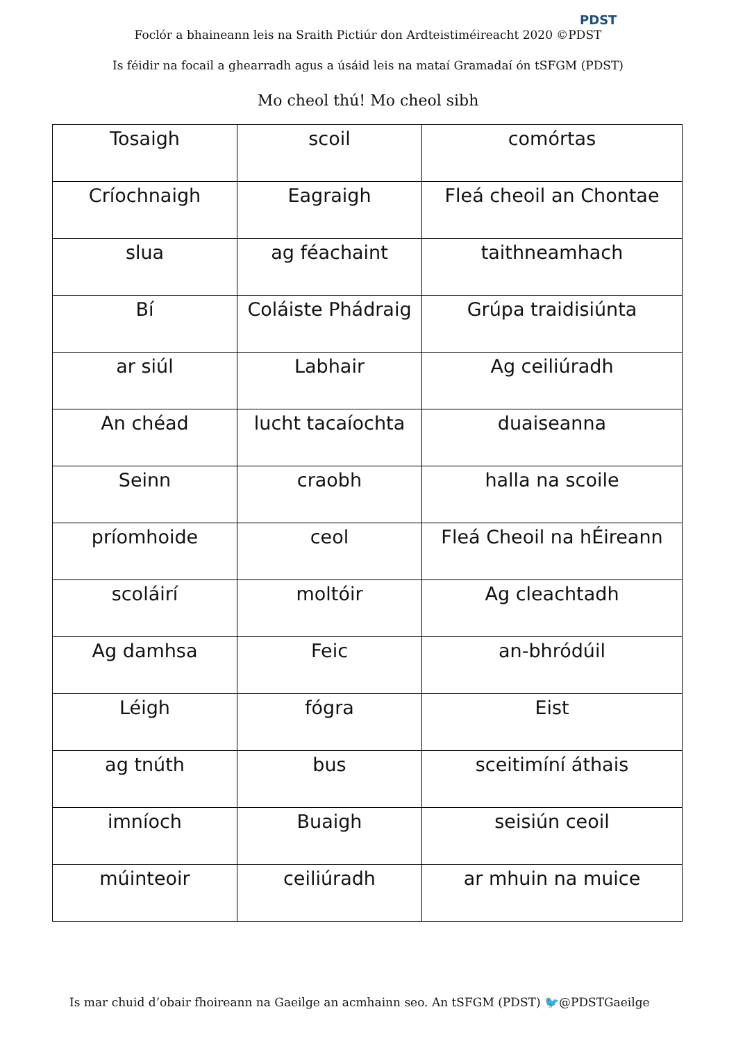PDST
Foclór a bhaineann leis na Sraith Pictiúr don Ardteistiméireacht 2020 ©PDST
Is féidir na focail a ghearradh agus a úsáid leis na mataí Gramadaí ón tSFGM (PDST)
Mo cheol thú! Mo cheol sibh
| Tosaigh | scoil | comórtas |
| Críochnaigh | Eagraigh | Fleá cheoil an Chontae |
| slua | ag féachaint | taithneamhach |
| Bí | Coláiste Phádraig | Grúpa traidisiúnta |
| ar siúl | Labhair | Ag ceiliúradh |
| An chéad | lucht tacaíochta | duaiseanna |
| Seinn | craobh | halla na scoile |
| príomhoide | ceol | Fleá Cheoil na hÉireann |
| scoláirí | moltóir | Ag cleachtadh |
| Ag damhsa | Feic | an-bhródúil |
| Léigh | fógra | Eist |
| ag tnúth | bus | sceitimíní áthais |
| imníoch | Buaigh | seisiún ceoil |
| múinteoir | ceiliúradh | ar mhuin na muice |
Is mar chuid d’obair fhoireann na Gaeilge an acmhainn seo. An tSFGM (PDST) 🐦@PDSTGaeilge